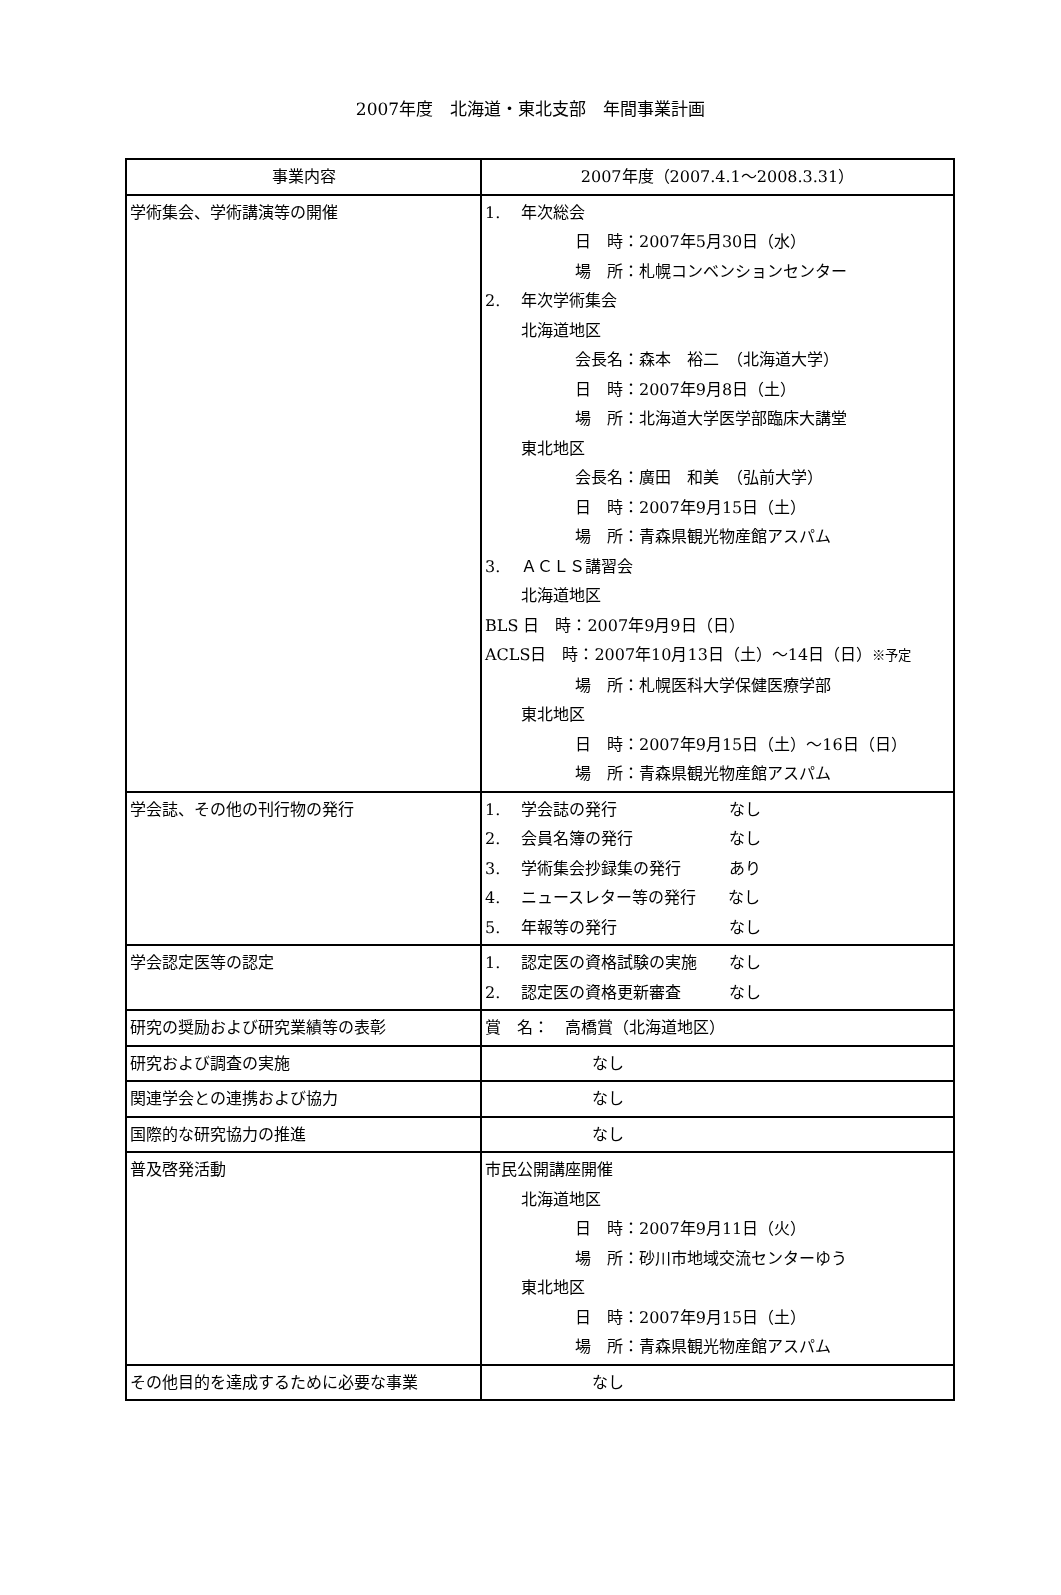2007年度　北海道・東北支部　年間事業計画
| 事業内容 | 2007年度（2007.4.1〜2008.3.31） |
| --- | --- |
| 学術集会、学術講演等の開催 | 1. 年次総会 日 時：2007年5月30日（水） 場 所：札幌コンベンションセンター 2. 年次学術集会 北海道地区 会長名：森本 裕二 （北海道大学） 日 時：2007年9月8日（土） 場 所：北海道大学医学部臨床大講堂 東北地区 会長名：廣田 和美 （弘前大学） 日 時：2007年9月15日（土） 場 所：青森県観光物産館アスパム 3. ＡＣＬＳ講習会 北海道地区 BLS 日 時：2007年9月9日（日） ACLS日 時：2007年10月13日（土）〜14日（日） ※予定 場 所：札幌医科大学保健医療学部 東北地区 日 時：2007年9月15日（土）〜16日（日） 場 所：青森県観光物産館アスパム |
| 学会誌、その他の刊行物の発行 | 1. 学会誌の発行 なし 2. 会員名簿の発行 なし 3. 学術集会抄録集の発行 あり 4. ニュースレター等の発行 なし 5. 年報等の発行 なし |
| 学会認定医等の認定 | 1. 認定医の資格試験の実施 なし 2. 認定医の資格更新審査 なし |
| 研究の奨励および研究業績等の表彰 | 賞 名： 高橋賞（北海道地区） |
| 研究および調査の実施 | なし |
| 関連学会との連携および協力 | なし |
| 国際的な研究協力の推進 | なし |
| 普及啓発活動 | 市民公開講座開催 北海道地区 日 時：2007年9月11日（火） 場 所：砂川市地域交流センターゆう 東北地区 日 時：2007年9月15日（土） 場 所：青森県観光物産館アスパム |
| その他目的を達成するために必要な事業 | なし |